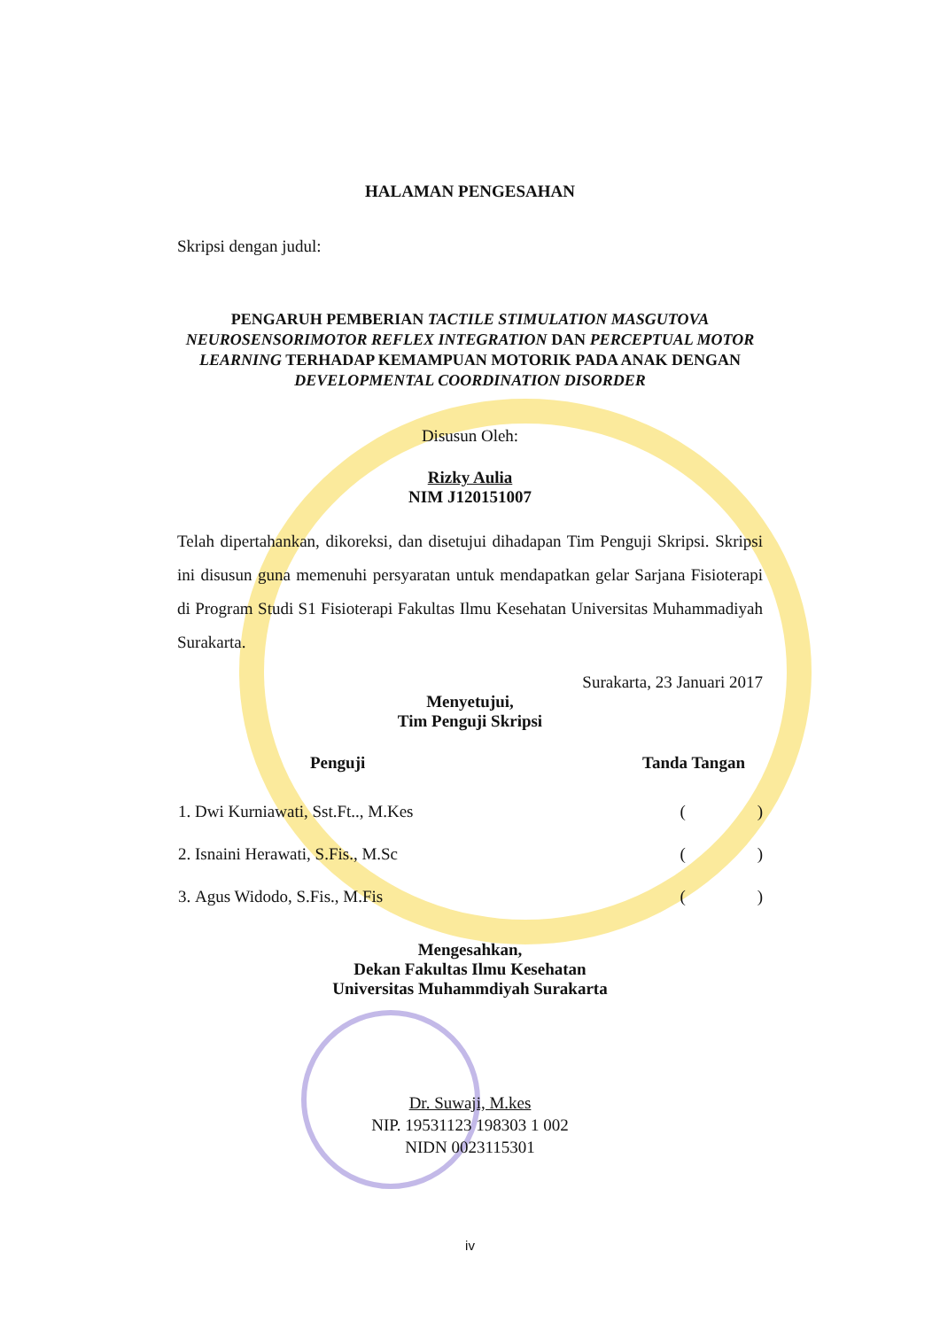HALAMAN PENGESAHAN
Skripsi dengan judul:
PENGARUH PEMBERIAN TACTILE STIMULATION MASGUTOVA NEUROSENSORIMOTOR REFLEX INTEGRATION DAN PERCEPTUAL MOTOR LEARNING TERHADAP KEMAMPUAN MOTORIK PADA ANAK DENGAN DEVELOPMENTAL COORDINATION DISORDER
Disusun Oleh:
Rizky Aulia
NIM J120151007
Telah dipertahankan, dikoreksi, dan disetujui dihadapan Tim Penguji Skripsi. Skripsi ini disusun guna memenuhi persyaratan untuk mendapatkan gelar Sarjana Fisioterapi di Program Studi S1 Fisioterapi Fakultas Ilmu Kesehatan Universitas Muhammadiyah Surakarta.
Surakarta, 23 Januari 2017
Menyetujui,
Tim Penguji Skripsi
Penguji Tanda Tangan
1. Dwi Kurniawati, Sst.Ft.., M.Kes ( )
2. Isnaini Herawati, S.Fis., M.Sc ( )
3. Agus Widodo, S.Fis., M.Fis ( )
Mengesahkan,
Dekan Fakultas Ilmu Kesehatan
Universitas Muhammdiyah Surakarta
Dr. Suwaji, M.kes
NIP. 19531123 198303 1 002
NIDN 0023115301
iv